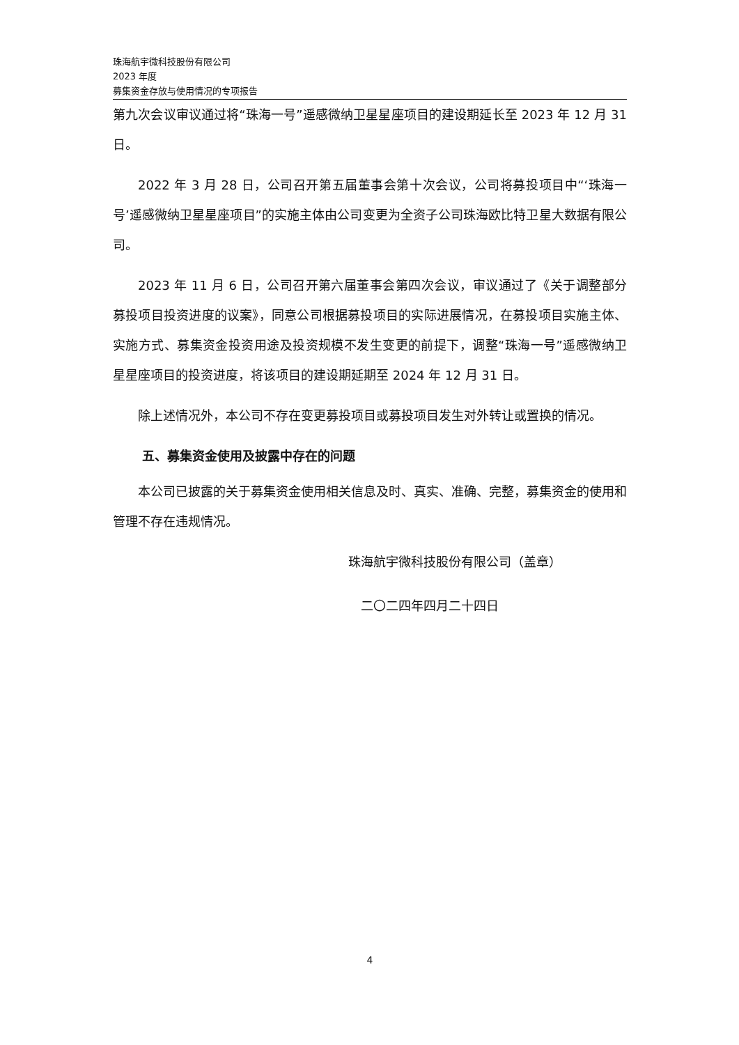珠海航宇微科技股份有限公司
2023 年度
募集资金存放与使用情况的专项报告
第九次会议审议通过将“珠海一号”遥感微纳卫星星座项目的建设期延长至 2023 年 12 月 31 日。
2022 年 3 月 28 日，公司召开第五届董事会第十次会议，公司将募投项目中“‘珠海一号’遥感微纳卫星星座项目”的实施主体由公司变更为全资子公司珠海欧比特卫星大数据有限公司。
2023 年 11 月 6 日，公司召开第六届董事会第四次会议，审议通过了《关于调整部分募投项目投资进度的议案》，同意公司根据募投项目的实际进展情况，在募投项目实施主体、实施方式、募集资金投资用途及投资规模不发生变更的前提下，调整“珠海一号”遥感微纳卫星星座项目的投资进度，将该项目的建设期延期至 2024 年 12 月 31 日。
除上述情况外，本公司不存在变更募投项目或募投项目发生对外转让或置换的情况。
五、募集资金使用及披露中存在的问题
本公司已披露的关于募集资金使用相关信息及时、真实、准确、完整，募集资金的使用和管理不存在违规情况。
珠海航宇微科技股份有限公司（盖章）
二〇二四年四月二十四日
4